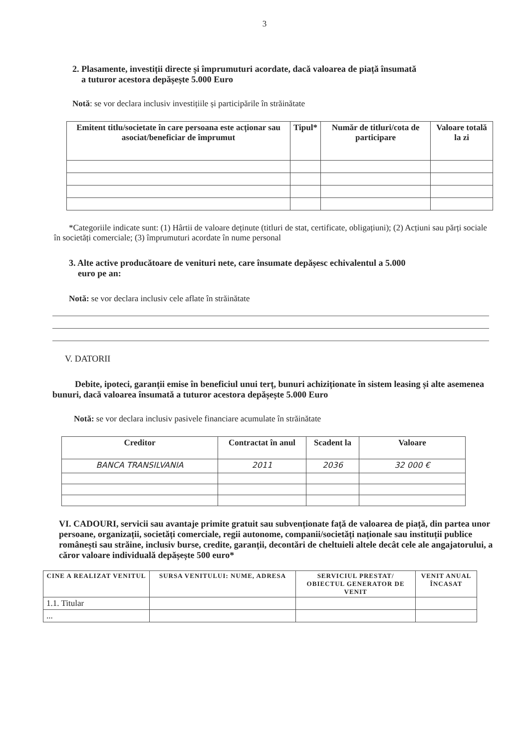3
2. Plasamente, investiții directe și împrumuturi acordate, dacă valoarea de piață însumată
a tuturor acestora depășește 5.000 Euro
Notă: se vor declara inclusiv investițiile și participările în străinătate
| Emitent titlu/societate în care persoana este acționar sau asociat/beneficiar de împrumut | Tipul* | Număr de titluri/cota de participare | Valoare totală la zi |
| --- | --- | --- | --- |
*Categoriile indicate sunt: (1) Hârtii de valoare deținute (titluri de stat, certificate, obligațiuni); (2) Acțiuni sau părți sociale în societăți comerciale; (3) împrumuturi acordate în nume personal
3. Alte active producătoare de venituri nete, care însumate depășesc echivalentul a 5.000
euro pe an:
Notă: se vor declara inclusiv cele aflate în străinătate
V. DATORII
Debite, ipoteci, garanții emise în beneficiul unui terț, bunuri achiziționate în sistem leasing și alte asemenea bunuri, dacă valoarea însumată a tuturor acestora depășește 5.000 Euro
Notă: se vor declara inclusiv pasivele financiare acumulate în străinătate
| Creditor | Contractat în anul | Scadent la | Valoare |
| --- | --- | --- | --- |
| BANCA TRANSILVANIA | 2011 | 2036 | 32 000 € |
VI. CADOURI, servicii sau avantaje primite gratuit sau subvenționate față de valoarea de piață, din partea unor persoane, organizații, societăți comerciale, regii autonome, companii/societăți naționale sau instituții publice românești sau străine, inclusiv burse, credite, garanții, decontări de cheltuieli altele decât cele ale angajatorului, a căror valoare individuală depășește 500 euro*
| CINE A REALIZAT VENITUL | SURSA VENITULUI: NUME, ADRESA | SERVICIUL PRESTAT/ OBIECTUL GENERATOR DE VENIT | VENIT ANUAL ÎNCASAT |
| --- | --- | --- | --- |
| 1.1. Titular | | | |
| ... | | | |